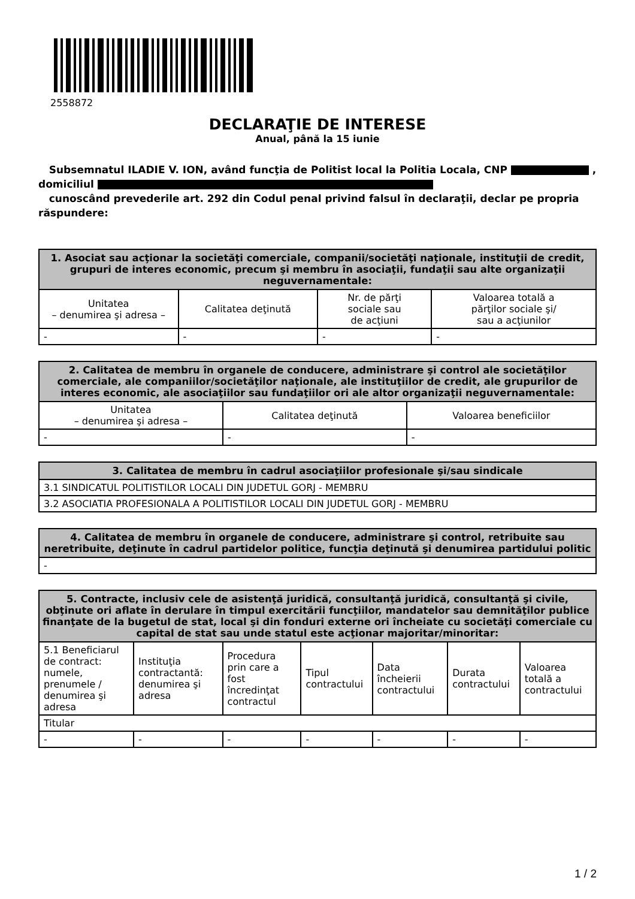2558872
DECLARAŢIE DE INTERESE
Anual, până la 15 iunie
Subsemnatul ILADIE V. ION, având funcţia de Politist local la Politia Locala, CNP ,
domiciliul
cunoscând prevederile art. 292 din Codul penal privind falsul în declaraţii, declar pe propria răspundere:
| 1. Asociat sau acţionar la societăţi comerciale, companii/societăţi naţionale, instituţii de credit, grupuri de interes economic, precum şi membru în asociaţii, fundaţii sau alte organizaţii neguvernamentale: | | | |
| --- | --- | --- | --- |
| Unitatea – denumirea şi adresa – | Calitatea deţinută | Nr. de părţi sociale sau de acţiuni | Valoarea totală a părţilor sociale şi/ sau a acţiunilor |
| - | - | - | - |
| 2. Calitatea de membru în organele de conducere, administrare şi control ale societăţilor comerciale, ale companiilor/societăţilor naţionale, ale instituţiilor de credit, ale grupurilor de interes economic, ale asociaţiilor sau fundaţiilor ori ale altor organizaţii neguvernamentale: | | |
| --- | --- | --- |
| Unitatea – denumirea şi adresa – | Calitatea deţinută | Valoarea beneficiilor |
| - | - | - |
| 3. Calitatea de membru în cadrul asociaţiilor profesionale şi/sau sindicale |
| --- |
| 3.1 SINDICATUL POLITISTILOR LOCALI DIN JUDETUL GORJ - MEMBRU |
| 3.2 ASOCIATIA PROFESIONALA A POLITISTILOR LOCALI DIN JUDETUL GORJ - MEMBRU |
| 4. Calitatea de membru în organele de conducere, administrare şi control, retribuite sau neretribuite, deţinute în cadrul partidelor politice, funcţia deţinută şi denumirea partidului politic |
| --- |
| - |
| 5. Contracte, inclusiv cele de asistenţă juridică, consultanţă juridică, consultanţă şi civile, obţinute ori aflate în derulare în timpul exercitării funcţiilor, mandatelor sau demnităţilor publice finanţate de la bugetul de stat, local şi din fonduri externe ori încheiate cu societăţi comerciale cu capital de stat sau unde statul este acţionar majoritar/minoritar: | | | | | | |
| --- | --- | --- | --- | --- | --- | --- |
| 5.1 Beneficiarul de contract: numele, prenumele / denumirea şi adresa | Instituţia contractantă: denumirea şi adresa | Procedura prin care a fost încredinţat contractul | Tipul contractului | Data încheierii contractului | Durata contractului | Valoarea totală a contractului |
| Titular | | | | | | |
| - | - | - | - | - | - | - |
1 / 2